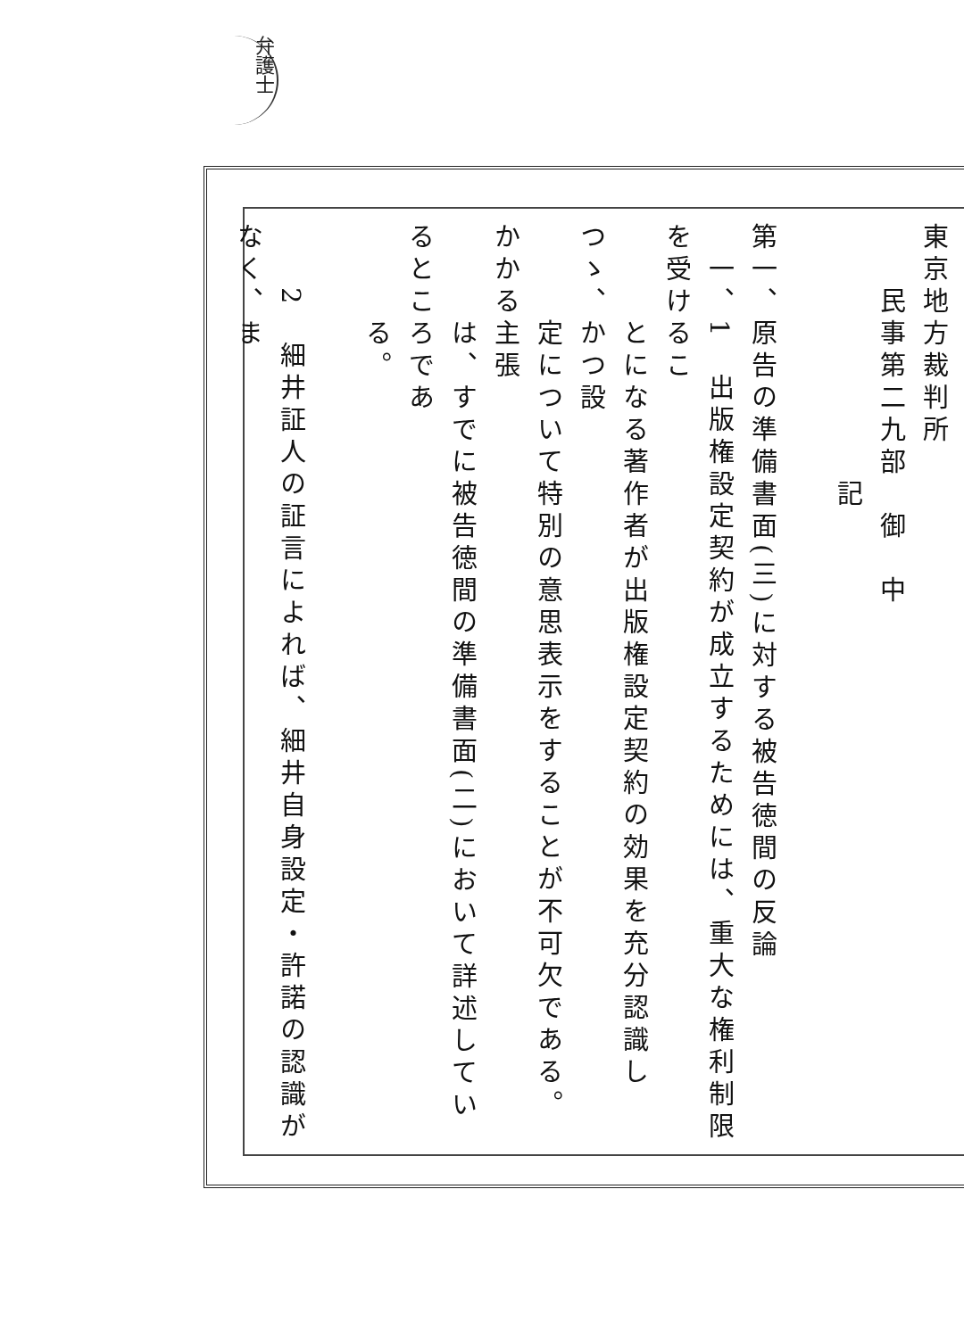弁護士
東京地方裁判所
　　民事第二九部　御　中
　　　　　　　　記
第一、原告の準備書面(三)に対する被告徳間の反論
　一、1　出版権設定契約が成立するためには、重大な権利制限を受けるこ
　　　とになる著作者が出版権設定契約の効果を充分認識しつゝ、かつ設
　　　定について特別の意思表示をすることが不可欠である。かかる主張
　　　は、すでに被告徳間の準備書面(二)において詳述しているところであ
　　　る。
　　2　細井証人の証言によれば、細井自身設定・許諾の認識がなく、ま